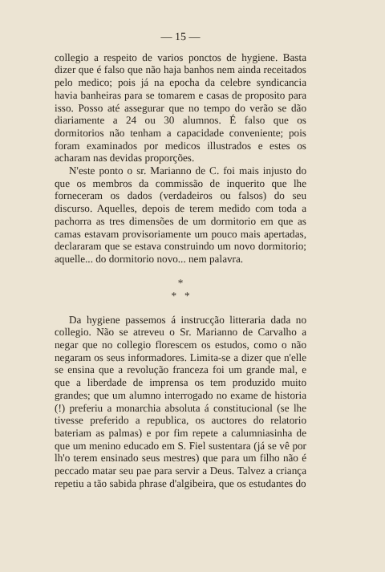— 15 —
collegio a respeito de varios ponctos de hygiene. Basta dizer que é falso que não haja banhos nem ainda receitados pelo medico; pois já na epocha da celebre syndicancia havia banheiras para se tomarem e casas de proposito para isso. Posso até assegurar que no tempo do verão se dão diariamente a 24 ou 30 alumnos. É falso que os dormitorios não tenham a capacidade conveniente; pois foram examinados por medicos illustrados e estes os acharam nas devidas proporções.
N'este ponto o sr. Marianno de C. foi mais injusto do que os membros da commissão de inquerito que lhe forneceram os dados (verdadeiros ou falsos) do seu discurso. Aquelles, depois de terem medido com toda a pachorra as tres dimensões de um dormitorio em que as camas estavam provisoriamente um pouco mais apertadas, declararam que se estava construindo um novo dormitorio; aquelle... do dormitorio novo... nem palavra.
*
* *
Da hygiene passemos á instrucção litteraria dada no collegio. Não se atreveu o Sr. Marianno de Carvalho a negar que no collegio florescem os estudos, como o não negaram os seus informadores. Limita-se a dizer que n'elle se ensina que a revolução franceza foi um grande mal, e que a liberdade de imprensa os tem produzido muito grandes; que um alumno interrogado no exame de historia (!) preferiu a monarchia absoluta á constitucional (se lhe tivesse preferido a republica, os auctores do relatorio bateriam as palmas) e por fim repete a calumniasinha de que um menino educado em S. Fiel sustentara (já se vê por lh'o terem ensinado seus mestres) que para um filho não é peccado matar seu pae para servir a Deus. Talvez a criança repetiu a tão sabida phrase d'algibeira, que os estudantes do